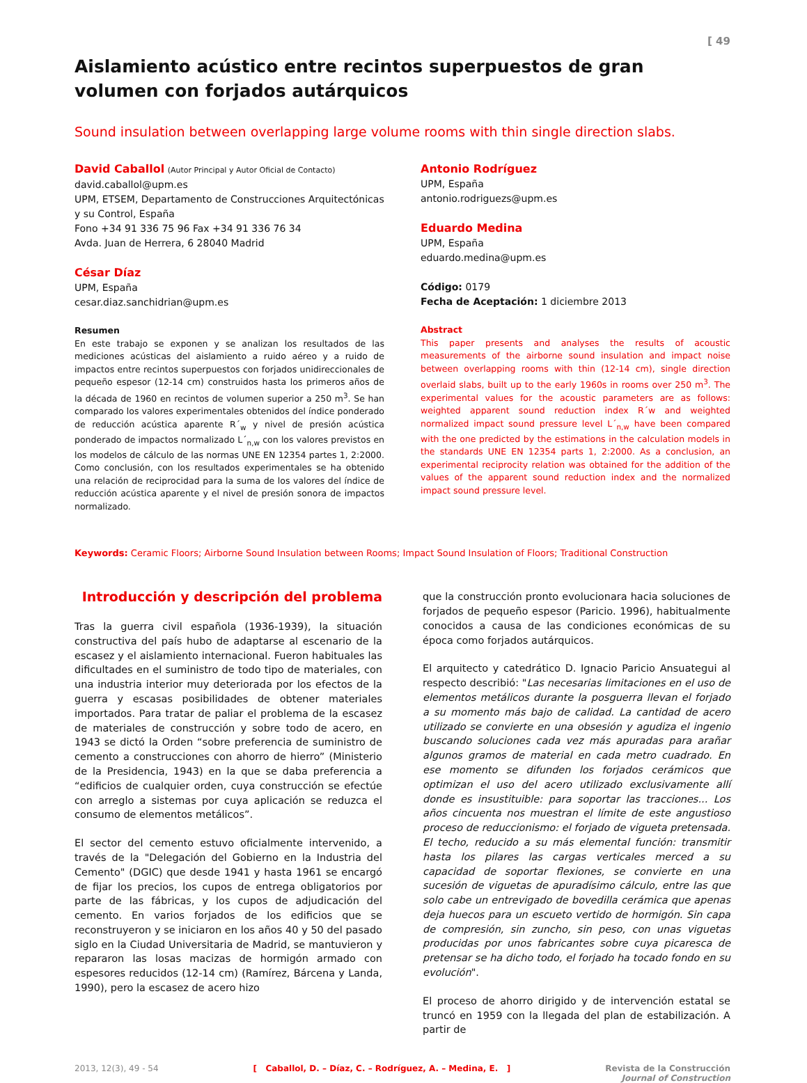[ 49
Aislamiento acústico entre recintos superpuestos de gran volumen con forjados autárquicos
Sound insulation between overlapping large volume rooms with thin single direction slabs.
David Caballol (Autor Principal y Autor Oficial de Contacto)
david.caballol@upm.es
UPM, ETSEM, Departamento de Construcciones Arquitectónicas y su Control, España
Fono +34 91 336 75 96 Fax +34 91 336 76 34
Avda. Juan de Herrera, 6 28040 Madrid
César Díaz
UPM, España
cesar.diaz.sanchidrian@upm.es
Resumen
En este trabajo se exponen y se analizan los resultados de las mediciones acústicas del aislamiento a ruido aéreo y a ruido de impactos entre recintos superpuestos con forjados unidireccionales de pequeño espesor (12-14 cm) construidos hasta los primeros años de la década de 1960 en recintos de volumen superior a 250 m<sup>3</sup>. Se han comparado los valores experimentales obtenidos del índice ponderado de reducción acústica aparente R´<sub>w</sub> y nivel de presión acústica ponderado de impactos normalizado L´<sub>n,w</sub> con los valores previstos en los modelos de cálculo de las normas UNE EN 12354 partes 1, 2:2000. Como conclusión, con los resultados experimentales se ha obtenido una relación de reciprocidad para la suma de los valores del índice de reducción acústica aparente y el nivel de presión sonora de impactos normalizado.
Antonio Rodríguez
UPM, España
antonio.rodriguezs@upm.es
Eduardo Medina
UPM, España
eduardo.medina@upm.es
Código: 0179
Fecha de Aceptación: 1 diciembre 2013
Abstract
This paper presents and analyses the results of acoustic measurements of the airborne sound insulation and impact noise between overlapping rooms with thin (12-14 cm), single direction overlaid slabs, built up to the early 1960s in rooms over 250 m<sup>3</sup>. The experimental values for the acoustic parameters are as follows: weighted apparent sound reduction index R´w and weighted normalized impact sound pressure level L´<sub>n,w</sub> have been compared with the one predicted by the estimations in the calculation models in the standards UNE EN 12354 parts 1, 2:2000. As a conclusion, an experimental reciprocity relation was obtained for the addition of the values of the apparent sound reduction index and the normalized impact sound pressure level.
Keywords: Ceramic Floors; Airborne Sound Insulation between Rooms; Impact Sound Insulation of Floors; Traditional Construction
Introducción y descripción del problema
Tras la guerra civil española (1936-1939), la situación constructiva del país hubo de adaptarse al escenario de la escasez y el aislamiento internacional. Fueron habituales las dificultades en el suministro de todo tipo de materiales, con una industria interior muy deteriorada por los efectos de la guerra y escasas posibilidades de obtener materiales importados. Para tratar de paliar el problema de la escasez de materiales de construcción y sobre todo de acero, en 1943 se dictó la Orden “sobre preferencia de suministro de cemento a construcciones con ahorro de hierro” (Ministerio de la Presidencia, 1943) en la que se daba preferencia a “edificios de cualquier orden, cuya construcción se efectúe con arreglo a sistemas por cuya aplicación se reduzca el consumo de elementos metálicos”.
El sector del cemento estuvo oficialmente intervenido, a través de la "Delegación del Gobierno en la Industria del Cemento" (DGIC) que desde 1941 y hasta 1961 se encargó de fijar los precios, los cupos de entrega obligatorios por parte de las fábricas, y los cupos de adjudicación del cemento. En varios forjados de los edificios que se reconstruyeron y se iniciaron en los años 40 y 50 del pasado siglo en la Ciudad Universitaria de Madrid, se mantuvieron y repararon las losas macizas de hormigón armado con espesores reducidos (12-14 cm) (Ramírez, Bárcena y Landa, 1990), pero la escasez de acero hizo
que la construcción pronto evolucionara hacia soluciones de forjados de pequeño espesor (Paricio. 1996), habitualmente conocidos a causa de las condiciones económicas de su época como forjados autárquicos.
El arquitecto y catedrático D. Ignacio Paricio Ansuategui al respecto describió: "Las necesarias limitaciones en el uso de elementos metálicos durante la posguerra llevan el forjado a su momento más bajo de calidad. La cantidad de acero utilizado se convierte en una obsesión y agudiza el ingenio buscando soluciones cada vez más apuradas para arañar algunos gramos de material en cada metro cuadrado. En ese momento se difunden los forjados cerámicos que optimizan el uso del acero utilizado exclusivamente allí donde es insustituible: para soportar las tracciones... Los años cincuenta nos muestran el límite de este angustioso proceso de reduccionismo: el forjado de vigueta pretensada. El techo, reducido a su más elemental función: transmitir hasta los pilares las cargas verticales merced a su capacidad de soportar flexiones, se convierte en una sucesión de viguetas de apuradísimo cálculo, entre las que solo cabe un entrevigado de bovedilla cerámica que apenas deja huecos para un escueto vertido de hormigón. Sin capa de compresión, sin zuncho, sin peso, con unas viguetas producidas por unos fabricantes sobre cuya picaresca de pretensar se ha dicho todo, el forjado ha tocado fondo en su evolución".
El proceso de ahorro dirigido y de intervención estatal se truncó en 1959 con la llegada del plan de estabilización. A partir de
2013, 12(3), 49 - 54 [ Caballol, D. – Díaz, C. – Rodríguez, A. – Medina, E. ] Revista de la Construcción
Journal of Construction